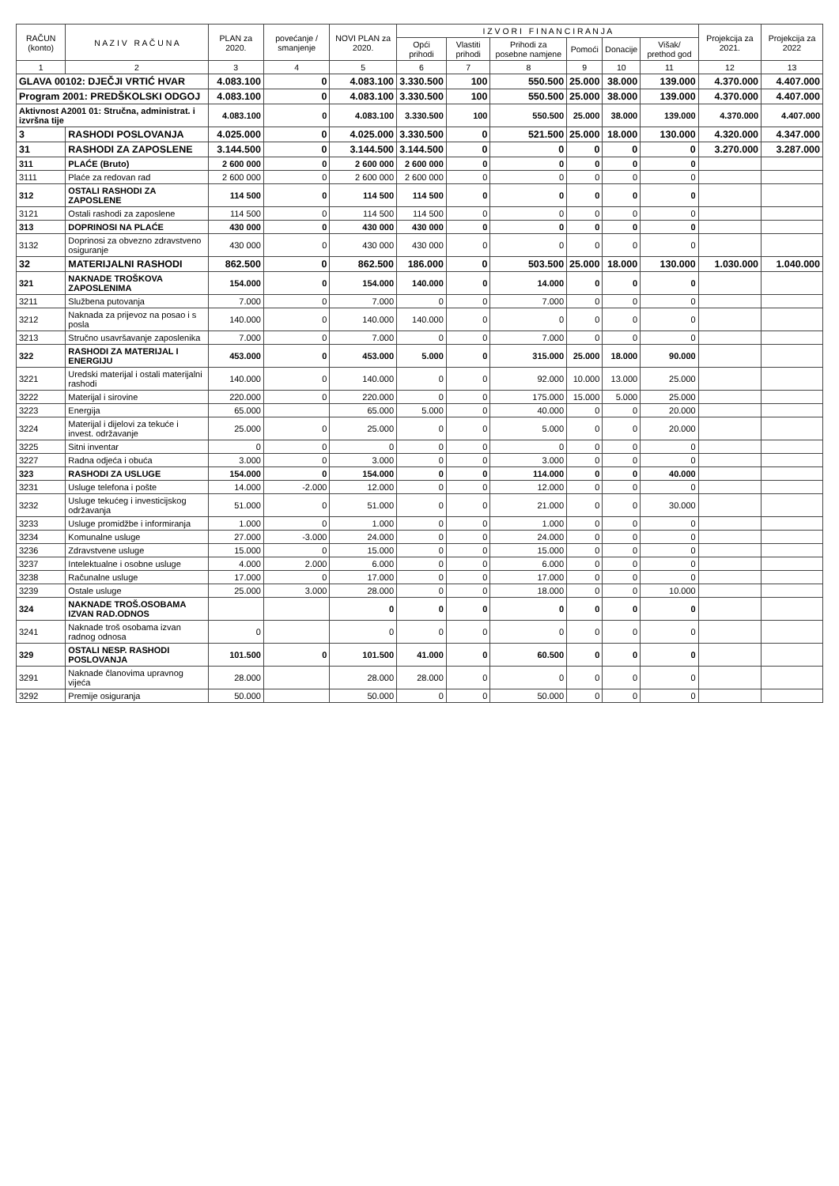| RAČUN (konto) | N A Z I V R A Č U N A | PLAN za 2020. | povećanje / smanjenje | NOVI PLAN za 2020. | I Z V O R I F I N A N C I R A N J A | | | | | | Projekcija za 2021. | Projekcija za 2022 |
| --- | --- | --- | --- | --- | --- | --- | --- | --- | --- | --- | --- | --- |
| | | | | | Opći prihodi | Vlastiti prihodi | Prihodi za posebne namjene | Pomoći | Donacije | Višak/ prethod god | | |
| 1 | 2 | 3 | 4 | 5 | 6 | 7 | 8 | 9 | 10 | 11 | 12 | 13 |
| GLAVA 00102: DJEČJI VRTIĆ HVAR | | 4.083.100 | 0 | 4.083.100 | 3.330.500 | 100 | 550.500 | 25.000 | 38.000 | 139.000 | 4.370.000 | 4.407.000 |
| Program 2001: PREDŠKOLSKI ODGOJ | | 4.083.100 | 0 | 4.083.100 | 3.330.500 | 100 | 550.500 | 25.000 | 38.000 | 139.000 | 4.370.000 | 4.407.000 |
| Aktivnost A2001 01: Stručna, administrat. i izvršna tije | | 4.083.100 | 0 | 4.083.100 | 3.330.500 | 100 | 550.500 | 25.000 | 38.000 | 139.000 | 4.370.000 | 4.407.000 |
| 3 | RASHODI POSLOVANJA | 4.025.000 | 0 | 4.025.000 | 3.330.500 | 0 | 521.500 | 25.000 | 18.000 | 130.000 | 4.320.000 | 4.347.000 |
| 31 | RASHODI ZA ZAPOSLENE | 3.144.500 | 0 | 3.144.500 | 3.144.500 | 0 | 0 | 0 | 0 | 0 | 3.270.000 | 3.287.000 |
| 311 | PLAĆE (Bruto) | 2 600 000 | 0 | 2 600 000 | 2 600 000 | 0 | 0 | 0 | 0 | 0 | | |
| 3111 | Plaće za redovan rad | 2 600 000 | 0 | 2 600 000 | 2 600 000 | 0 | 0 | 0 | 0 | 0 | | |
| 312 | OSTALI RASHODI ZA ZAPOSLENE | 114 500 | 0 | 114 500 | 114 500 | 0 | 0 | 0 | 0 | 0 | | |
| 3121 | Ostali rashodi za zaposlene | 114 500 | 0 | 114 500 | 114 500 | 0 | 0 | 0 | 0 | 0 | | |
| 313 | DOPRINOSI NA PLAĆE | 430 000 | 0 | 430 000 | 430 000 | 0 | 0 | 0 | 0 | 0 | | |
| 3132 | Doprinosi za obvezno zdravstveno osiguranje | 430 000 | 0 | 430 000 | 430 000 | 0 | 0 | 0 | 0 | 0 | | |
| 32 | MATERIJALNI RASHODI | 862.500 | 0 | 862.500 | 186.000 | 0 | 503.500 | 25.000 | 18.000 | 130.000 | 1.030.000 | 1.040.000 |
| 321 | NAKNADE TROŠKOVA ZAPOSLENIMA | 154.000 | 0 | 154.000 | 140.000 | 0 | 14.000 | 0 | 0 | 0 | | |
| 3211 | Službena putovanja | 7.000 | 0 | 7.000 | 0 | 0 | 7.000 | 0 | 0 | 0 | | |
| 3212 | Naknada za prijevoz na posao i s posla | 140.000 | 0 | 140.000 | 140.000 | 0 | 0 | 0 | 0 | 0 | | |
| 3213 | Stručno usavršavanje zaposlenika | 7.000 | 0 | 7.000 | 0 | 0 | 7.000 | 0 | 0 | 0 | | |
| 322 | RASHODI ZA MATERIJAL I ENERGIJU | 453.000 | 0 | 453.000 | 5.000 | 0 | 315.000 | 25.000 | 18.000 | 90.000 | | |
| 3221 | Uredski materijal i ostali materijalni rashodi | 140.000 | 0 | 140.000 | 0 | 0 | 92.000 | 10.000 | 13.000 | 25.000 | | |
| 3222 | Materijal i sirovine | 220.000 | 0 | 220.000 | 0 | 0 | 175.000 | 15.000 | 5.000 | 25.000 | | |
| 3223 | Energija | 65.000 | | 65.000 | 5.000 | 0 | 40.000 | 0 | 0 | 20.000 | | |
| 3224 | Materijal i dijelovi za tekuće i invest. održavanje | 25.000 | 0 | 25.000 | 0 | 0 | 5.000 | 0 | 0 | 20.000 | | |
| 3225 | Sitni inventar | 0 | 0 | 0 | 0 | 0 | 0 | 0 | 0 | 0 | | |
| 3227 | Radna odjeća i obuća | 3.000 | 0 | 3.000 | 0 | 0 | 3.000 | 0 | 0 | 0 | | |
| 323 | RASHODI ZA USLUGE | 154.000 | 0 | 154.000 | 0 | 0 | 114.000 | 0 | 0 | 40.000 | | |
| 3231 | Usluge telefona i pošte | 14.000 | -2.000 | 12.000 | 0 | 0 | 12.000 | 0 | 0 | 0 | | |
| 3232 | Usluge tekućeg i investicijskog održavanja | 51.000 | 0 | 51.000 | 0 | 0 | 21.000 | 0 | 0 | 30.000 | | |
| 3233 | Usluge promidžbe i informiranja | 1.000 | 0 | 1.000 | 0 | 0 | 1.000 | 0 | 0 | 0 | | |
| 3234 | Komunalne usluge | 27.000 | -3.000 | 24.000 | 0 | 0 | 24.000 | 0 | 0 | 0 | | |
| 3236 | Zdravstvene usluge | 15.000 | 0 | 15.000 | 0 | 0 | 15.000 | 0 | 0 | 0 | | |
| 3237 | Intelektualne i osobne usluge | 4.000 | 2.000 | 6.000 | 0 | 0 | 6.000 | 0 | 0 | 0 | | |
| 3238 | Računalne usluge | 17.000 | 0 | 17.000 | 0 | 0 | 17.000 | 0 | 0 | 0 | | |
| 3239 | Ostale usluge | 25.000 | 3.000 | 28.000 | 0 | 0 | 18.000 | 0 | 0 | 10.000 | | |
| 324 | NAKNADE TROŠ.OSOBAMA IZVAN RAD.ODNOS | | | 0 | 0 | 0 | 0 | 0 | 0 | 0 | | |
| 3241 | Naknade troš osobama izvan radnog odnosa | 0 | | 0 | 0 | 0 | 0 | 0 | 0 | 0 | | |
| 329 | OSTALI NESP. RASHODI POSLOVANJA | 101.500 | 0 | 101.500 | 41.000 | 0 | 60.500 | 0 | 0 | 0 | | |
| 3291 | Naknade članovima upravnog vijeća | 28.000 | | 28.000 | 28.000 | 0 | 0 | 0 | 0 | 0 | | |
| 3292 | Premije osiguranja | 50.000 | | 50.000 | 0 | 0 | 50.000 | 0 | 0 | 0 | | |